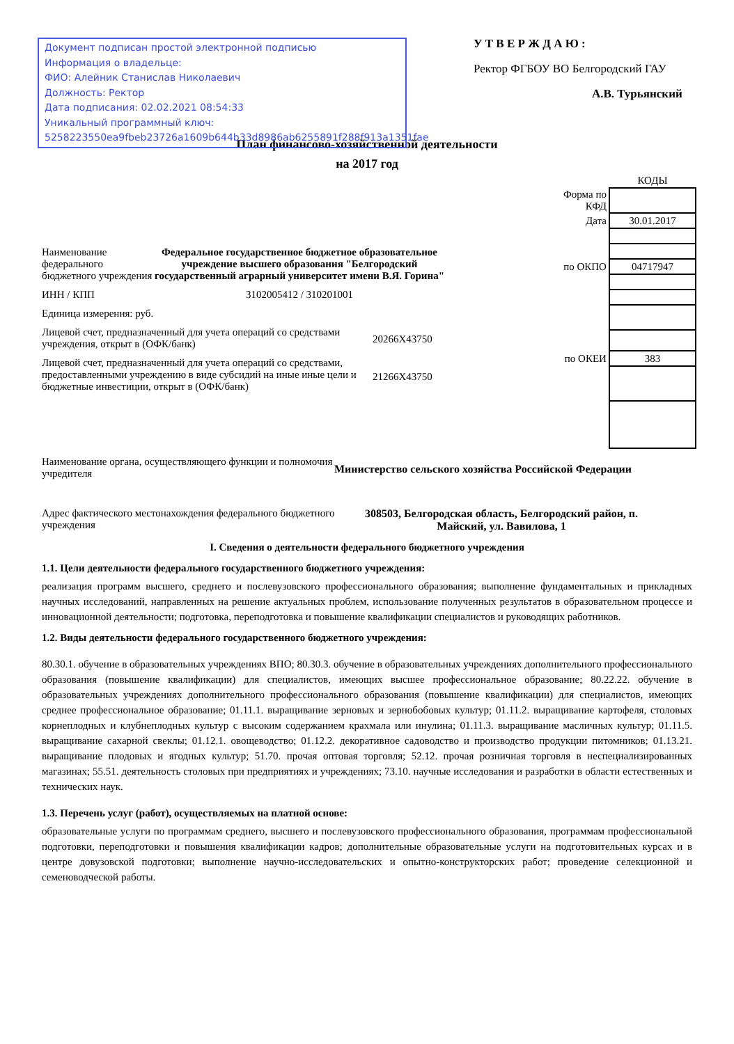Документ подписан простой электронной подписью
Информация о владельце:
ФИО: Алейник Станислав Николаевич
Должность: Ректор
Дата подписания: 02.02.2021 08:54:33
Уникальный программный ключ:
5258223550ea9fbeb23726a1609b644b33d8986ab6255891f288f913a1351fae
У Т В Е Р Ж Д А Ю :
Ректор ФГБОУ ВО Белгородский ГАУ
А.В. Турьянский
План финансово-хозяйственной деятельности
на 2017 год
Наименование федерального бюджетного учреждения
Федеральное государственное бюджетное образовательное учреждение высшего образования "Белгородский государственный аграрный университет имени В.Я. Горина"
ИНН / КПП 3102005412 / 310201001
Единица измерения: руб.
Лицевой счет, предназначенный для учета операций со средствами учреждения, открыт в (ОФК/банк)
20266Х43750
Лицевой счет, предназначенный для учета операций со средствами, предоставленными учреждению в виде субсидий на иные иные цели и бюджетные инвестиции, открыт в (ОФК/банк)
21266Х43750
| | КОДЫ |
| Форма по КФД | |
| Дата | 30.01.2017 |
| по ОКПО | 04717947 |
| по ОКЕИ | 383 |
Наименование органа, осуществляющего функции и полномочия учредителя
Министерство сельского хозяйства Российской Федерации
Адрес фактического местонахождения федерального бюджетного учреждения
308503, Белгородская область, Белгородский район, п. Майский, ул. Вавилова, 1
I. Сведения о деятельности федерального бюджетного учреждения
1.1. Цели деятельности федерального государственного бюджетного учреждения:
реализация программ высшего, среднего и послевузовского профессионального образования; выполнение фундаментальных и прикладных научных исследований, направленных на решение актуальных проблем, использование полученных результатов в образовательном процессе и инновационной деятельности; подготовка, переподготовка и повышение квалификации специалистов и руководящих работников.
1.2. Виды деятельности федерального государственного бюджетного учреждения:
80.30.1. обучение в образовательных учреждениях ВПО; 80.30.3. обучение в образовательных учреждениях дополнительного профессионального образования (повышение квалификации) для специалистов, имеющих высшее профессиональное образование; 80.22.22. обучение в образовательных учреждениях дополнительного профессионального образования (повышение квалификации) для специалистов, имеющих среднее профессиональное образование; 01.11.1. выращивание зерновых и зернобобовых культур; 01.11.2. выращивание картофеля, столовых корнеплодных и клубнеплодных культур с высоким содержанием крахмала или инулина; 01.11.3. выращивание масличных культур; 01.11.5. выращивание сахарной свеклы; 01.12.1. овощеводство; 01.12.2. декоративное садоводство и производство продукции питомников; 01.13.21. выращивание плодовых и ягодных культур; 51.70. прочая оптовая торговля; 52.12. прочая розничная торговля в неспециализированных магазинах; 55.51. деятельность столовых при предприятиях и учреждениях; 73.10. научные исследования и разработки в области естественных и технических наук.
1.3. Перечень услуг (работ), осуществляемых на платной основе:
образовательные услуги по программам среднего, высшего и послевузовского профессионального образования, программам профессиональной подготовки, переподготовки и повышения квалификации кадров; дополнительные образовательные услуги на подготовительных курсах и в центре довузовской подготовки; выполнение научно-исследовательских и опытно-конструкторских работ; проведение селекционной и семеноводческой работы.